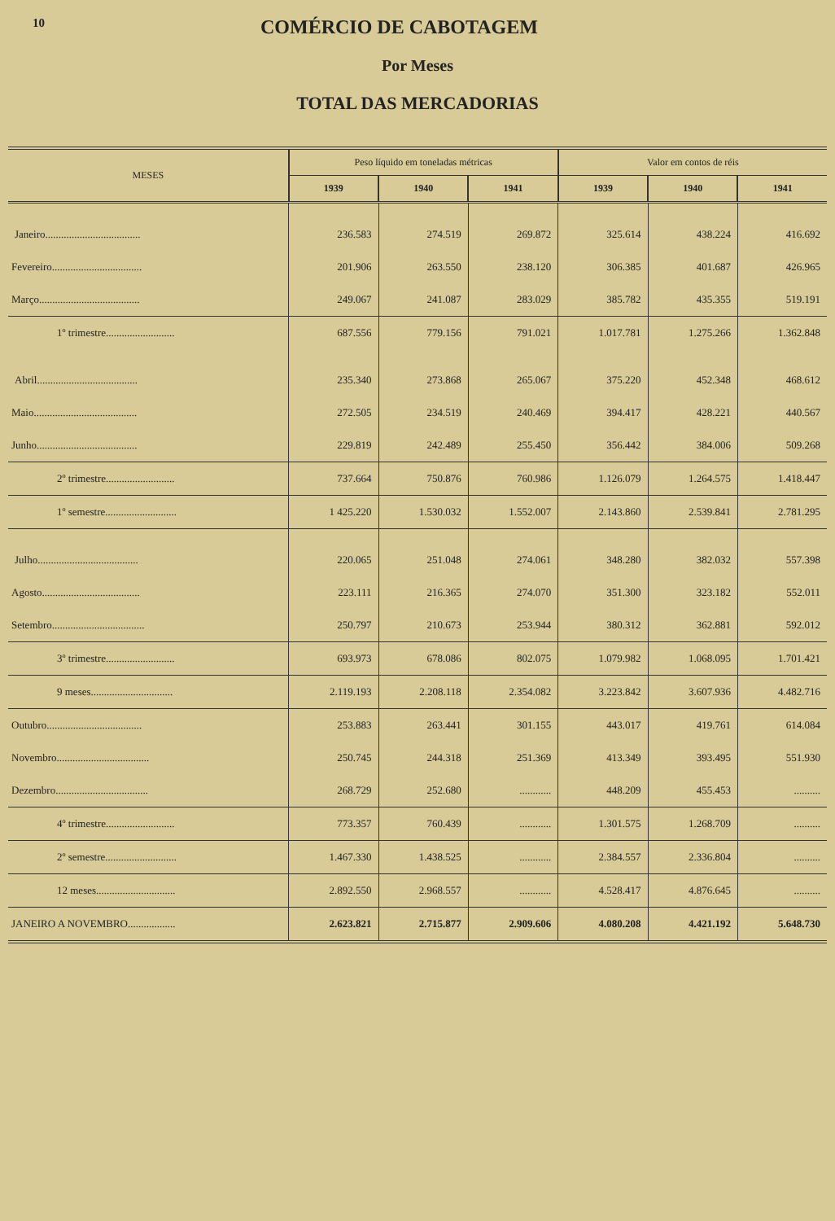10
COMÉRCIO DE CABOTAGEM
Por Meses
TOTAL DAS MERCADORIAS
| MESES | Peso líquido em toneladas métricas | | | Valor em contos de réis | | |
| --- | --- | --- | --- | --- | --- | --- |
| | 1939 | 1940 | 1941 | 1939 | 1940 | 1941 |
| Janeiro.................................... | 236.583 | 274.519 | 269.872 | 325.614 | 438.224 | 416.692 |
| Fevereiro.................................. | 201.906 | 263.550 | 238.120 | 306.385 | 401.687 | 426.965 |
| Março...................................... | 249.067 | 241.087 | 283.029 | 385.782 | 435.355 | 519.191 |
| 1º trimestre.......................... | 687.556 | 779.156 | 791.021 | 1.017.781 | 1.275.266 | 1.362.848 |
| Abril...................................... | 235.340 | 273.868 | 265.067 | 375.220 | 452.348 | 468.612 |
| Maio....................................... | 272.505 | 234.519 | 240.469 | 394.417 | 428.221 | 440.567 |
| Junho...................................... | 229.819 | 242.489 | 255.450 | 356.442 | 384.006 | 509.268 |
| 2º trimestre.......................... | 737.664 | 750.876 | 760.986 | 1.126.079 | 1.264.575 | 1.418.447 |
| 1º semestre........................... | 1 425.220 | 1.530.032 | 1.552.007 | 2.143.860 | 2.539.841 | 2.781.295 |
| Julho...................................... | 220.065 | 251.048 | 274.061 | 348.280 | 382.032 | 557.398 |
| Agosto..................................... | 223.111 | 216.365 | 274.070 | 351.300 | 323.182 | 552.011 |
| Setembro................................... | 250.797 | 210.673 | 253.944 | 380.312 | 362.881 | 592.012 |
| 3º trimestre.......................... | 693.973 | 678.086 | 802.075 | 1.079.982 | 1.068.095 | 1.701.421 |
| 9 meses............................... | 2.119.193 | 2.208.118 | 2.354.082 | 3.223.842 | 3.607.936 | 4.482.716 |
| Outubro.................................... | 253.883 | 263.441 | 301.155 | 443.017 | 419.761 | 614.084 |
| Novembro................................... | 250.745 | 244.318 | 251.369 | 413.349 | 393.495 | 551.930 |
| Dezembro................................... | 268.729 | 252.680 | ............ | 448.209 | 455.453 | .......... |
| 4º trimestre.......................... | 773.357 | 760.439 | ............ | 1.301.575 | 1.268.709 | .......... |
| 2º semestre........................... | 1.467.330 | 1.438.525 | ............ | 2.384.557 | 2.336.804 | .......... |
| 12 meses.............................. | 2.892.550 | 2.968.557 | ............ | 4.528.417 | 4.876.645 | .......... |
| JANEIRO A NOVEMBRO.................. | 2.623.821 | 2.715.877 | 2.909.606 | 4.080.208 | 4.421.192 | 5.648.730 |